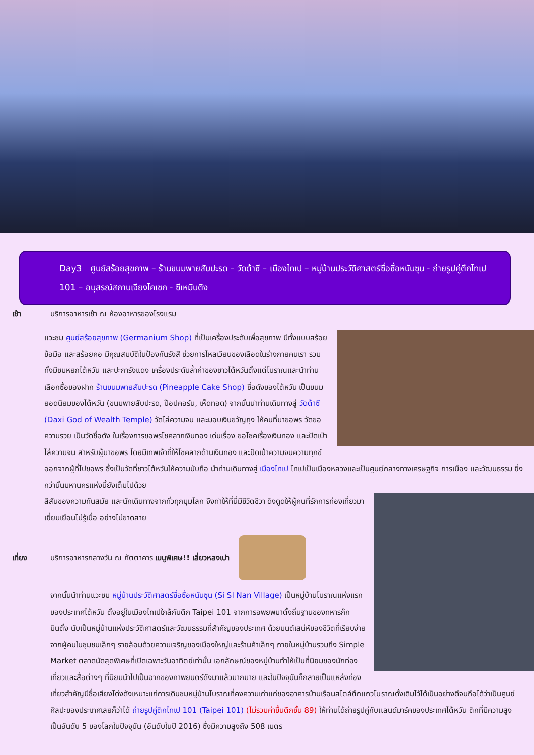Day3 ศูนย์สร้อยสุขภาพ – ร้านขนมพายสับปะรด – วัดต้าซี – เมืองไทเป – หมู่บ้านประวัติศาสตร์ซื่อซื่อหนันซุน - ถ่ายรูปคู่ตึกไทเป 101 – อนุสรณ์สถานเจียงไคเชก - ซีเหมินติง
เช้า บริการอาหารเช้า ณ ห้องอาหารของโรงแรม
แวะชม ศูนย์สร้อยสุขภาพ (Germanium Shop) ที่เป็นเครื่องประดับเพื่อสุขภาพ มีทั้งแบบสร้อยข้อมือ และสร้อยคอ มีคุณสมบัติในป้องกันรังสี ช่วยการไหลเวียนของเลือดในร่างกายคนเรา รวมทั้งมีชมหยกไต้หวัน และปะการังแดง เครื่องประดับล้ำค่าของชาวไต้หวันตั้งแต่โบราณและนำท่านเลือกซื้อของฝาก ร้านขนมพายสับปะรด (Pineapple Cake Shop) ชื่อดังของไต้หวัน เป็นขนมยอดนิยมของไต้หวัน (ขนมพายสับปะรด, ป๊อปคอร์น, เห็ดทอด) จากนั้นนำท่านเดินทางสู่ วัดต้าซี (Daxi God of Wealth Temple) วัดไล่ความจน และมอบเงินขวัญถุง ให้คนที่มาขอพร วัดขอความรวย เป็นวัดชื่อดัง ในเรื่องการขอพรโชคลาภเงินทอง เด่นเรื่อง ขอโชคเรื่องเงินทอง และปัดเป่าไล่ความจน สำหรับผู้มาขอพร โดยมีเทพเจ้าที่ให้โชคลาภด้านเงินทอง และปัดเป่าความจนความทุกข์ออกจากผู้ที่ไปขอพร ซึ่งเป็นวัดที่ชาวไต้หวันให้ความนับถือ นำท่านเดินทางสู่ เมืองไทเป ไทเปเป็นเมืองหลวงและเป็นศูนย์กลางทางเศรษฐกิจ การเมือง และวัฒนธรรม ยิ่งกว่านั้นมหานครแห่งนี้ยังเต็มไปด้วย
สีสันของความทันสมัย และนักเดินทางจากทั่วทุกมุมโลก จึงทำให้ที่นี่มีชีวิตชีวา ดึงดูดให้ผู้คนที่รักการท่องเที่ยวมาเยี่ยมเยือนไม่รู้เบื่อ อย่างไม่ขาดสาย
เที่ยง บริการอาหารกลางวัน ณ ภัตตาคาร เมนูพิเศษ!! เสี่ยวหลงเปา
จากนั้นนำท่านแวะชม หมู่บ้านประวัติศาสตร์ซื่อซื่อหนันซุน (Si SI Nan Village) เป็นหมู่บ้านโบราณแห่งแรกของประเทศไต้หวัน ตั้งอยู่ในเมืองไทเปใกล้กับตึก Taipei 101 จากการอพยพมาตั้งถิ่นฐานของทหารก๊กมินตั๋ง นับเป็นหมู่บ้านแห่งประวัติศาสตร์และวัฒนธรรมที่สำคัญของประเทศ ด้วยมนต์เสน่ห์ของชีวิตที่เรียบง่ายจากผู้คนในชุมชนเล็กๆ รายล้อมด้วยความเจริญของเมืองใหญ่และร้านค้าเล็กๆ ภายในหมู่บ้านรวมถึง Simple Market ตลาดนัดสุดพิเศษที่เปิดเฉพาะวันอาทิตย์เท่านั้น เอกลักษณ์ของหมู่บ้านทำให้เป็นที่นิยมของนักท่องเที่ยวและสื่อต่างๆ ที่นิยมนำไปเป็นฉากของภาพยนตร์ดังมาแล้วมากมาย และในปัจจุบันก็กลายเป็นแหล่งท่องเที่ยวสำคัญมีชื่อเสียงโด่งดังเหมาะแก่การเดินชมหมู่บ้านโบราณที่คงความเก่าแก่ของอาคารบ้านเรือนสไตล์ตึกแถวโบราณดั้งเดิมไว้ได้เป็นอย่างดีจนถือได้ว่าเป็นศูนย์ศิลปะของประเทศเลยก็ว่าได้ ถ่ายรูปคู่ตึกไทเป 101 (Taipei 101) (ไม่รวมค่าขึ้นตึกชั้น 89) ให้ท่านได้ถ่ายรูปคู่กับแลนด์มาร์คของประเทศไต้หวัน ตึกที่มีความสูงเป็นอันดับ 5 ของโลกในปัจจุบัน (อันดับในปี 2016) ซึ่งมีความสูงถึง 508 เมตร